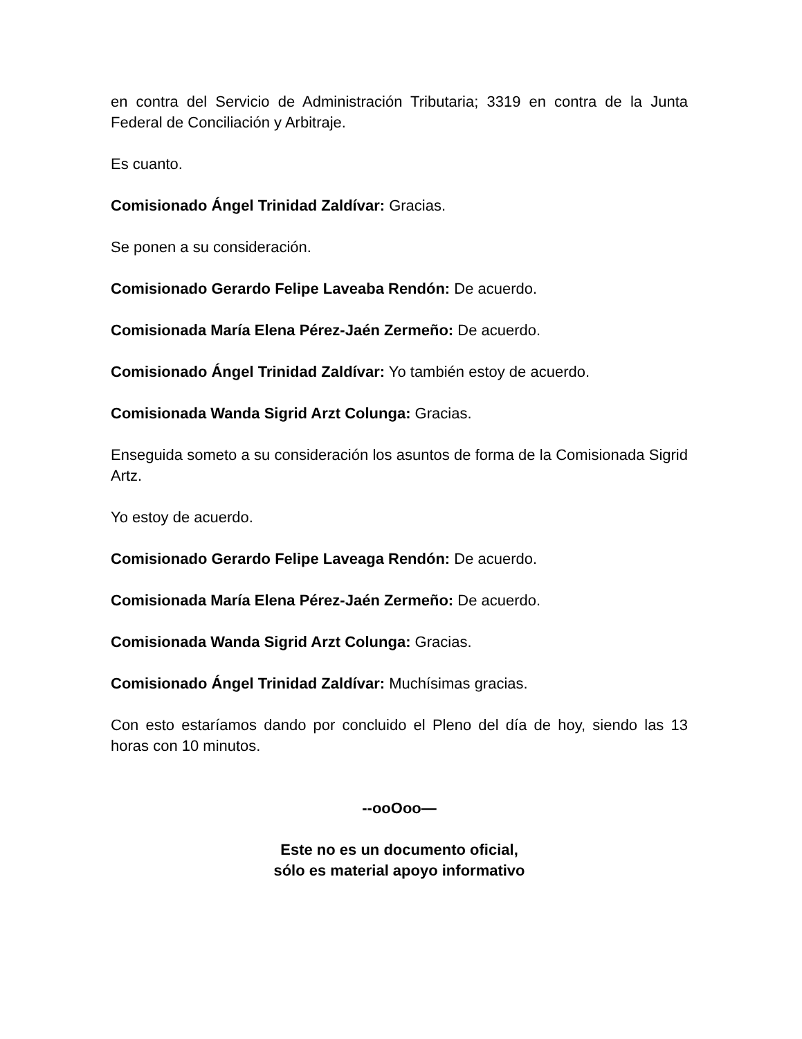en contra del Servicio de Administración Tributaria; 3319 en contra de la Junta Federal de Conciliación y Arbitraje.
Es cuanto.
Comisionado Ángel Trinidad Zaldívar: Gracias.
Se ponen a su consideración.
Comisionado Gerardo Felipe Laveaba Rendón: De acuerdo.
Comisionada María Elena Pérez-Jaén Zermeño: De acuerdo.
Comisionado Ángel Trinidad Zaldívar: Yo también estoy de acuerdo.
Comisionada Wanda Sigrid Arzt Colunga: Gracias.
Enseguida someto a su consideración los asuntos de forma de la Comisionada Sigrid Artz.
Yo estoy de acuerdo.
Comisionado Gerardo Felipe Laveaga Rendón: De acuerdo.
Comisionada María Elena Pérez-Jaén Zermeño: De acuerdo.
Comisionada Wanda Sigrid Arzt Colunga: Gracias.
Comisionado Ángel Trinidad Zaldívar: Muchísimas gracias.
Con esto estaríamos dando por concluido el Pleno del día de hoy, siendo las 13 horas con 10 minutos.
--ooOoo—
Este no es un documento oficial,
sólo es material apoyo informativo